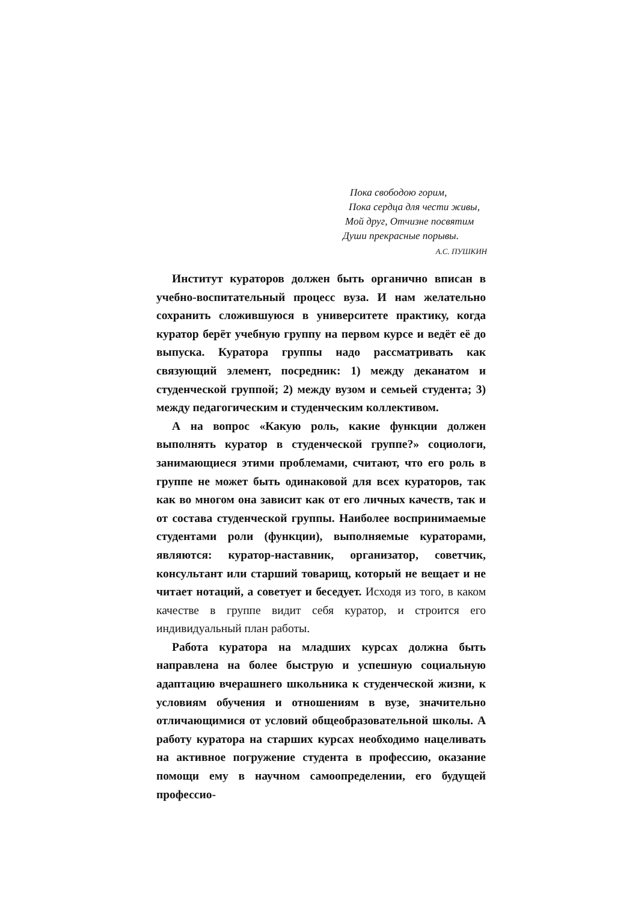Пока свободою горим,
Пока сердца для чести живы,
Мой друг, Отчизне посвятим
Души прекрасные порывы.
А.С. ПУШКИН
Институт кураторов должен быть органично вписан в учебно-воспитательный процесс вуза. И нам желательно сохранить сложившуюся в университете практику, когда куратор берёт учебную группу на первом курсе и ведёт её до выпуска. Куратора группы надо рассматривать как связующий элемент, посредник: 1) между деканатом и студенческой группой; 2) между вузом и семьей студента; 3) между педагогическим и студенческим коллективом.
А на вопрос «Какую роль, какие функции должен выполнять куратор в студенческой группе?» социологи, занимающиеся этими проблемами, считают, что его роль в группе не может быть одинаковой для всех кураторов, так как во многом она зависит как от его личных качеств, так и от состава студенческой группы. Наиболее воспринимаемые студентами роли (функции), выполняемые кураторами, являются: куратор-наставник, организатор, советчик, консультант или старший товарищ, который не вещает и не читает нотаций, а советует и беседует. Исходя из того, в каком качестве в группе видит себя куратор, и строится его индивидуальный план работы.
Работа куратора на младших курсах должна быть направлена на более быструю и успешную социальную адаптацию вчерашнего школьника к студенческой жизни, к условиям обучения и отношениям в вузе, значительно отличающимися от условий общеобразовательной школы. А работу куратора на старших курсах необходимо нацеливать на активное погружение студента в профессию, оказание помощи ему в научном самоопределении, его будущей профессио-